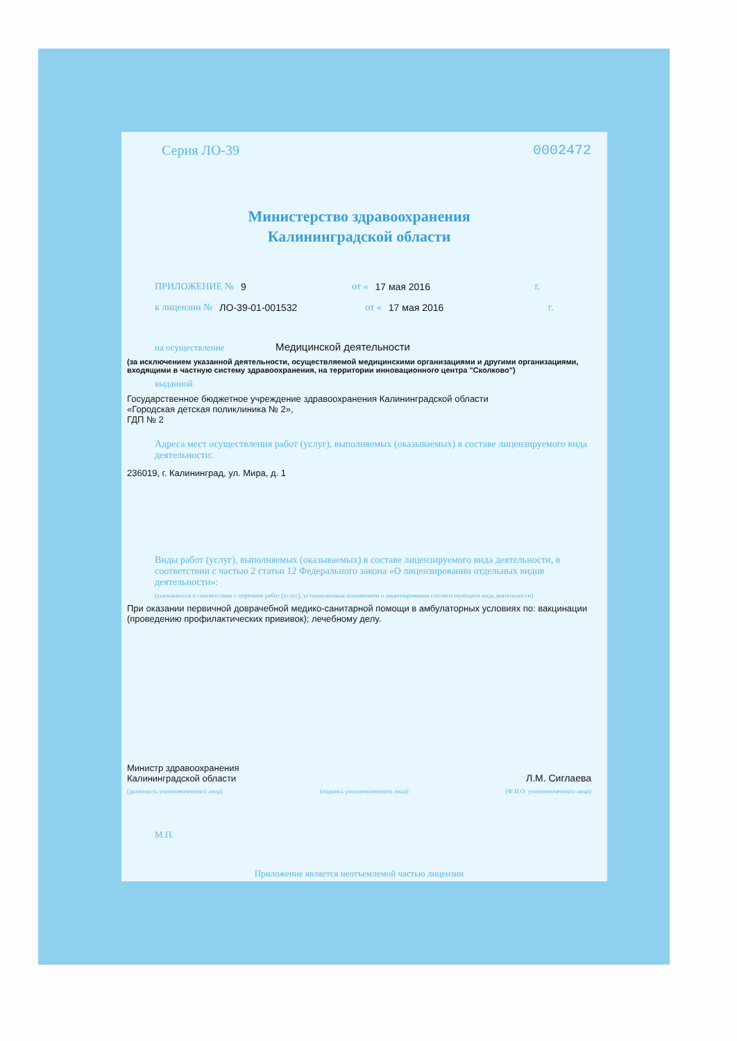Серия ЛО-39 0002472
Министерство здравоохранения
Калининградской области
ПРИЛОЖЕНИЕ № 9 от « 17 мая 2016 г.
к лицензии № ЛО-39-01-001532 от « 17 мая 2016 г.
на осуществление Медицинской деятельности
(за исключением указанной деятельности, осуществляемой медицинскими организациями и другими организациями, входящими в частную систему здравоохранения, на территории инновационного центра "Сколково")
выданной
Государственное бюджетное учреждение здравоохранения Калининградской области
«Городская детская поликлиника № 2»,
ГДП № 2
Адреса мест осуществления работ (услуг), выполняемых (оказываемых) в составе лицензируемого вида деятельности:
236019, г. Калининград, ул. Мира, д. 1
Виды работ (услуг), выполняемых (оказываемых) в составе лицензируемого вида деятельности, в соответствии с частью 2 статьи 12 Федерального закона «О лицензировании отдельных видов деятельности»:
(указываются в соответствии с перечнем работ (услуг), установленным положением о лицензировании соответствующего вида деятельности)
При оказании первичной доврачебной медико-санитарной помощи в амбулаторных условиях по: вакцинации (проведению профилактических прививок); лечебному делу.
Министр здравоохранения
Калининградской области Л.М. Сиглаева
(должность уполномоченного лица) (подпись уполномоченного лица) (Ф.И.О. уполномоченного лица)
М.П.
Приложение является неотъемлемой частью лицензии